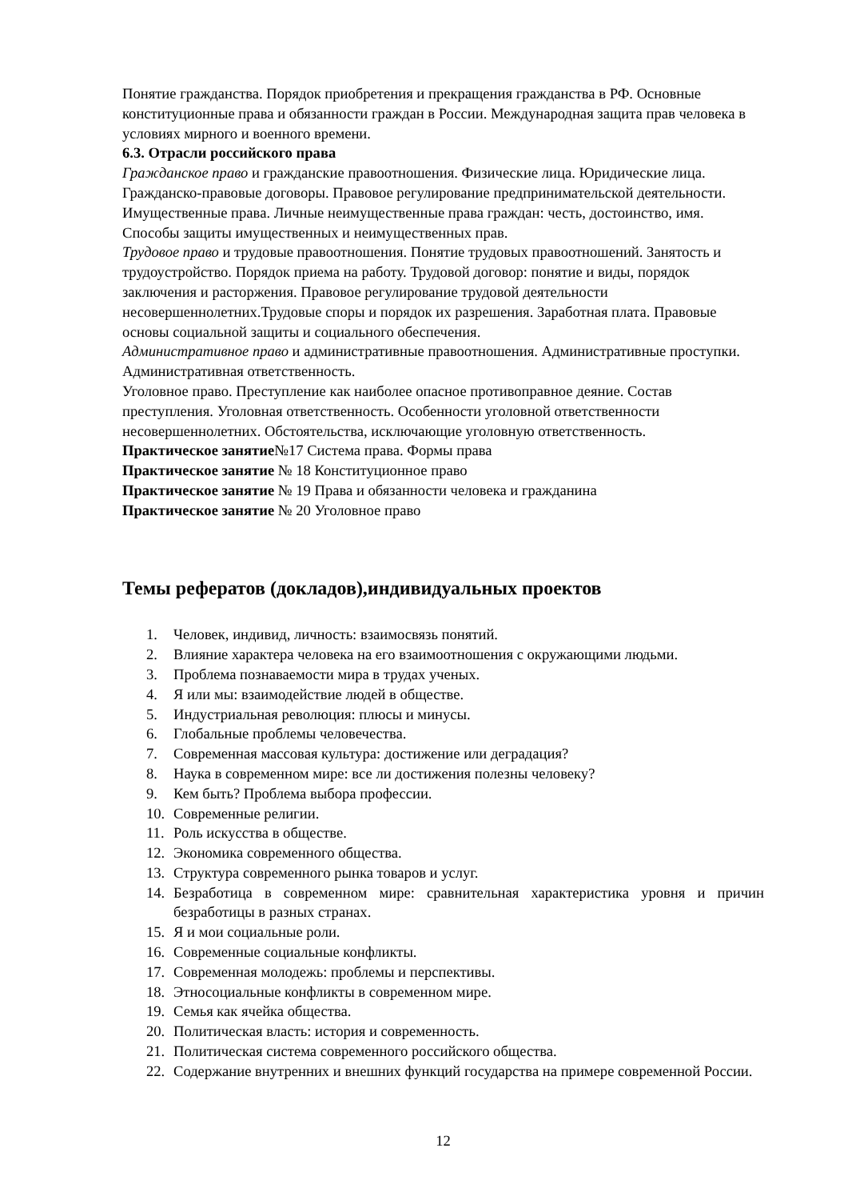Понятие гражданства. Порядок приобретения и прекращения гражданства в РФ. Основные конституционные права и обязанности граждан в России. Международная защита прав человека в условиях мирного и военного времени.
6.3. Отрасли российского права
Гражданское право и гражданские правоотношения. Физические лица. Юридические лица. Гражданско-правовые договоры. Правовое регулирование предпринимательской деятельности. Имущественные права. Личные неимущественные права граждан: честь, достоинство, имя. Способы защиты имущественных и неимущественных прав.
Трудовое право и трудовые правоотношения. Понятие трудовых правоотношений. Занятость и трудоустройство. Порядок приема на работу. Трудовой договор: понятие и виды, порядок заключения и расторжения. Правовое регулирование трудовой деятельности несовершеннолетних.Трудовые споры и порядок их разрешения. Заработная плата. Правовые основы социальной защиты и социального обеспечения.
Административное право и административные правоотношения. Административные проступки. Административная ответственность.
Уголовное право. Преступление как наиболее опасное противоправное деяние. Состав преступления. Уголовная ответственность. Особенности уголовной ответственности несовершеннолетних. Обстоятельства, исключающие уголовную ответственность.
Практическое занятие№17 Система права. Формы права
Практическое занятие № 18 Конституционное право
Практическое занятие № 19 Права и обязанности человека и гражданина
Практическое занятие № 20 Уголовное право
Темы рефератов (докладов),индивидуальных проектов
1. Человек, индивид, личность: взаимосвязь понятий.
2. Влияние характера человека на его взаимоотношения с окружающими людьми.
3. Проблема познаваемости мира в трудах ученых.
4. Я или мы: взаимодействие людей в обществе.
5. Индустриальная революция: плюсы и минусы.
6. Глобальные проблемы человечества.
7. Современная массовая культура: достижение или деградация?
8. Наука в современном мире: все ли достижения полезны человеку?
9. Кем быть? Проблема выбора профессии.
10. Современные религии.
11. Роль искусства в обществе.
12. Экономика современного общества.
13. Структура современного рынка товаров и услуг.
14. Безработица в современном мире: сравнительная характеристика уровня и причин безработицы в разных странах.
15. Я и мои социальные роли.
16. Современные социальные конфликты.
17. Современная молодежь: проблемы и перспективы.
18. Этносоциальные конфликты в современном мире.
19. Семья как ячейка общества.
20. Политическая власть: история и современность.
21. Политическая система современного российского общества.
22. Содержание внутренних и внешних функций государства на примере современной России.
12